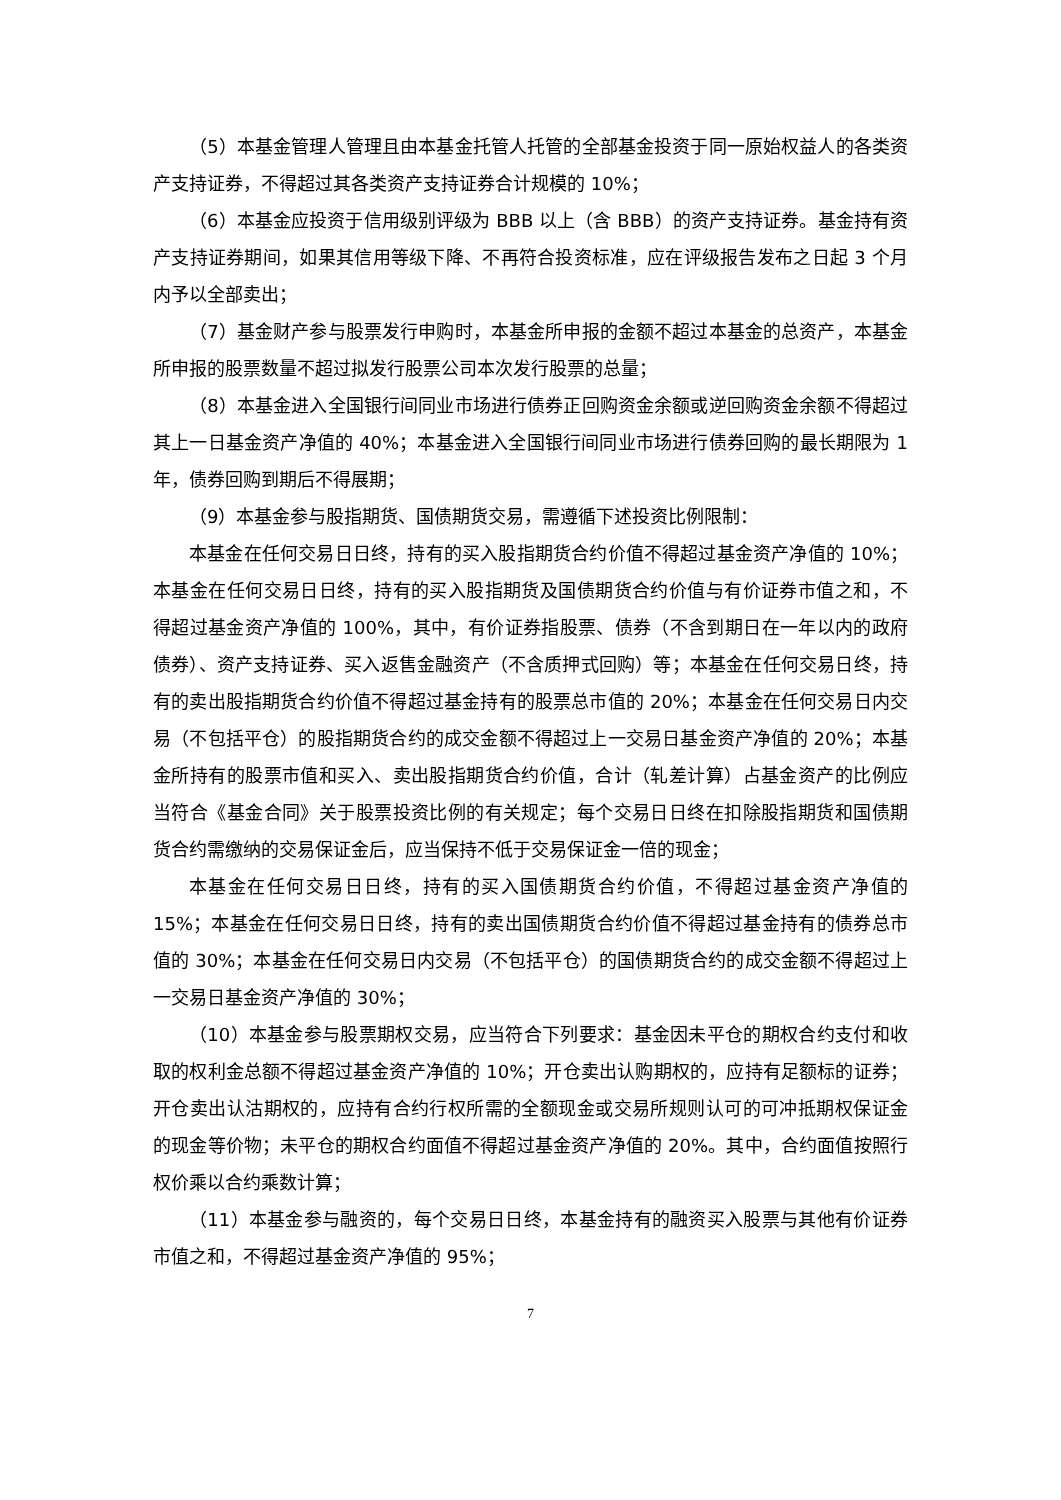（5）本基金管理人管理且由本基金托管人托管的全部基金投资于同一原始权益人的各类资产支持证券，不得超过其各类资产支持证券合计规模的 10%；
（6）本基金应投资于信用级别评级为 BBB 以上（含 BBB）的资产支持证券。基金持有资产支持证券期间，如果其信用等级下降、不再符合投资标准，应在评级报告发布之日起 3 个月内予以全部卖出；
（7）基金财产参与股票发行申购时，本基金所申报的金额不超过本基金的总资产，本基金所申报的股票数量不超过拟发行股票公司本次发行股票的总量；
（8）本基金进入全国银行间同业市场进行债券正回购资金余额或逆回购资金余额不得超过其上一日基金资产净值的 40%；本基金进入全国银行间同业市场进行债券回购的最长期限为 1 年，债券回购到期后不得展期；
（9）本基金参与股指期货、国债期货交易，需遵循下述投资比例限制：
本基金在任何交易日日终，持有的买入股指期货合约价值不得超过基金资产净值的 10%；本基金在任何交易日日终，持有的买入股指期货及国债期货合约价值与有价证券市值之和，不得超过基金资产净值的 100%，其中，有价证券指股票、债券（不含到期日在一年以内的政府债券）、资产支持证券、买入返售金融资产（不含质押式回购）等；本基金在任何交易日终，持有的卖出股指期货合约价值不得超过基金持有的股票总市值的 20%；本基金在任何交易日内交易（不包括平仓）的股指期货合约的成交金额不得超过上一交易日基金资产净值的 20%；本基金所持有的股票市值和买入、卖出股指期货合约价值，合计（轧差计算）占基金资产的比例应当符合《基金合同》关于股票投资比例的有关规定；每个交易日日终在扣除股指期货和国债期货合约需缴纳的交易保证金后，应当保持不低于交易保证金一倍的现金；
本基金在任何交易日日终，持有的买入国债期货合约价值，不得超过基金资产净值的 15%；本基金在任何交易日日终，持有的卖出国债期货合约价值不得超过基金持有的债券总市值的 30%；本基金在任何交易日内交易（不包括平仓）的国债期货合约的成交金额不得超过上一交易日基金资产净值的 30%；
（10）本基金参与股票期权交易，应当符合下列要求：基金因未平仓的期权合约支付和收取的权利金总额不得超过基金资产净值的 10%；开仓卖出认购期权的，应持有足额标的证券；开仓卖出认沽期权的，应持有合约行权所需的全额现金或交易所规则认可的可冲抵期权保证金的现金等价物；未平仓的期权合约面值不得超过基金资产净值的 20%。其中，合约面值按照行权价乘以合约乘数计算；
（11）本基金参与融资的，每个交易日日终，本基金持有的融资买入股票与其他有价证券市值之和，不得超过基金资产净值的 95%；
7